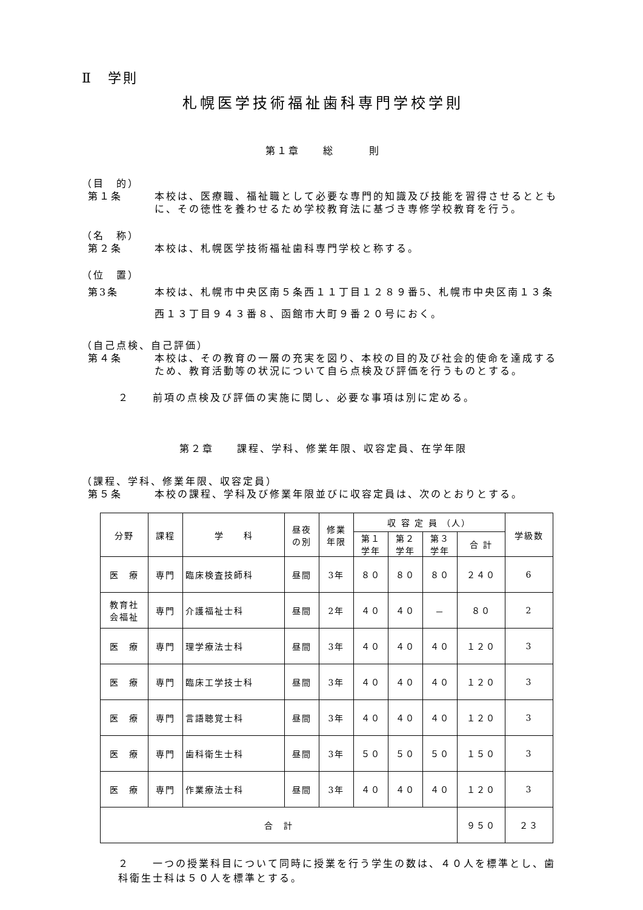Ⅱ　学則
札幌医学技術福祉歯科専門学校学則
第１章　　総　　　則
（目　的）
第１条 本校は、医療職、福祉職として必要な専門的知識及び技能を習得させるとともに、その徳性を養わせるため学校教育法に基づき専修学校教育を行う。
（名　称）
第２条 本校は、札幌医学技術福祉歯科専門学校と称する。
（位　置）
第3条 本校は、札幌市中央区南５条西１１丁目１２８９番5、札幌市中央区南１３条西１３丁目９４３番８、函館市大町９番２０号におく。
（自己点検、自己評価）
第４条 本校は、その教育の一層の充実を図り、本校の目的及び社会的使命を達成するため、教育活動等の状況について自ら点検及び評価を行うものとする。
２　　前項の点検及び評価の実施に関し、必要な事項は別に定める。
第２章　　課程、学科、修業年限、収容定員、在学年限
（課程、学科、修業年限、収容定員）
第５条 本校の課程、学科及び修業年限並びに収容定員は、次のとおりとする。
| 分野 | 課程 | 学 科 | 昼夜 の別 | 修業 年限 | 収 容 定 員 （人） | | | | 学級数 |
| --- | --- | --- | --- | --- | --- | --- | --- | --- | --- |
| | | | | | 第１ 学年 | 第２ 学年 | 第３ 学年 | 合 計 | |
| 医 療 | 専門 | 臨床検査技師科 | 昼間 | 3年 | ８０ | ８０ | ８０ | ２４０ | 6 |
| 教育社 会福祉 | 専門 | 介護福祉士科 | 昼間 | 2年 | ４０ | ４０ | － | ８０ | 2 |
| 医 療 | 専門 | 理学療法士科 | 昼間 | 3年 | ４０ | ４０ | ４０ | １２０ | 3 |
| 医 療 | 専門 | 臨床工学技士科 | 昼間 | 3年 | ４０ | ４０ | ４０ | １２０ | 3 |
| 医 療 | 専門 | 言語聴覚士科 | 昼間 | 3年 | ４０ | ４０ | ４０ | １２０ | 3 |
| 医 療 | 専門 | 歯科衛生士科 | 昼間 | 3年 | ５０ | ５０ | ５０ | １５０ | 3 |
| 医 療 | 専門 | 作業療法士科 | 昼間 | 3年 | ４０ | ４０ | ４０ | １２０ | 3 |
| 合 計 | | | | | | | | ９５０ | ２３ |
２　　一つの授業科目について同時に授業を行う学生の数は、４０人を標準とし、歯科衛生士科は５０人を標準とする。